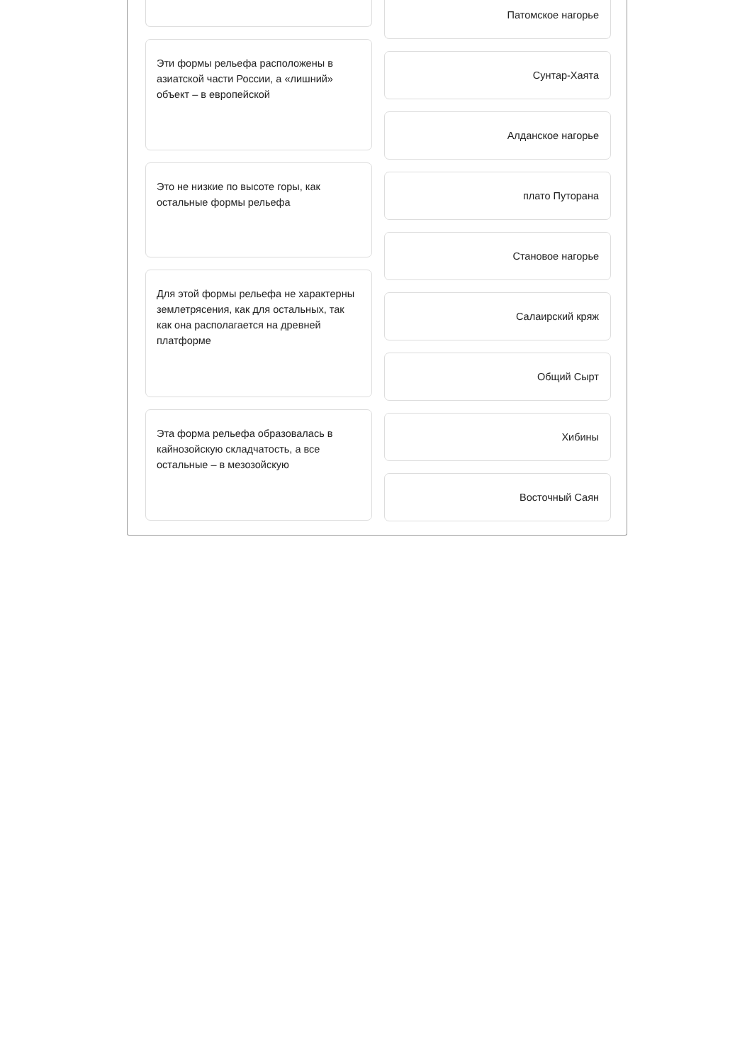Эти формы рельефа расположены в азиатской части России, а «лишний» объект – в европейской
Это не низкие по высоте горы, как остальные формы рельефа
Для этой формы рельефа не характерны землетрясения, как для остальных, так как она располагается на древней платформе
Эта форма рельефа образовалась в кайнозойскую складчатость, а все остальные – в мезозойскую
Патомское нагорье
Сунтар-Хаята
Алданское нагорье
плато Путорана
Становое нагорье
Салаирский кряж
Общий Сырт
Хибины
Восточный Саян